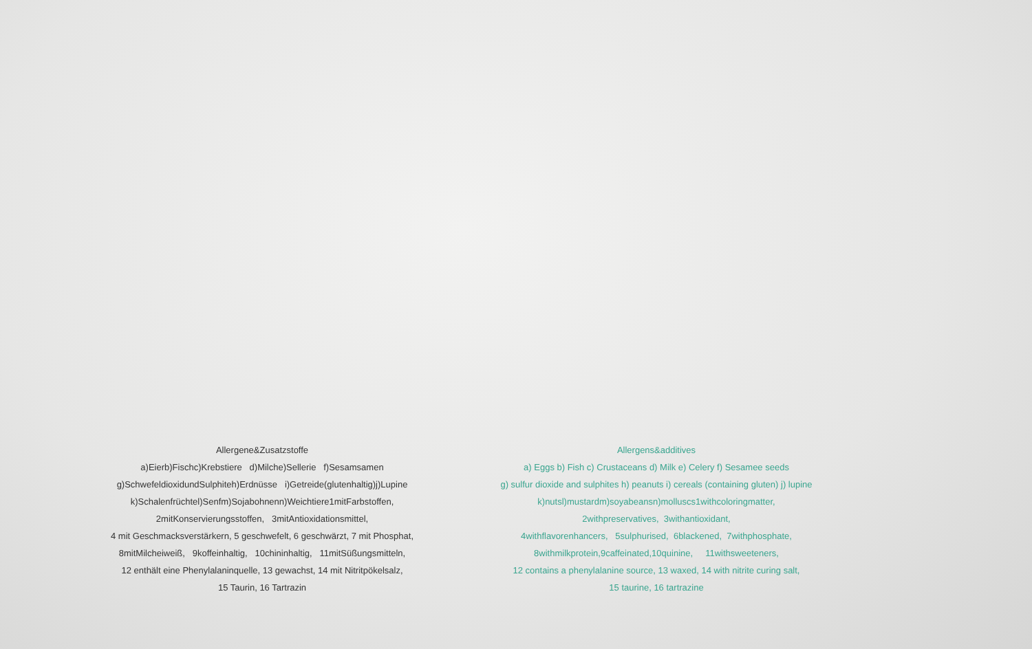Allergene&Zusatzstoffe
a)Eierb)Fischc)Krebstiere d)Milche)Sellerie f)Sesamsamen
g)SchwefeldioxidundSulphiteh)Erdnüsse i)Getreide(glutenhaltig)j)Lupine
k)Schalenfrüchtel)Senfm)Sojabohnenn)Weichtiere1mitFarbstoffen,
2mitKonservierungsstoffen, 3mitAntioxidationsmittel,
4 mit Geschmacksverstärkern, 5 geschwefelt, 6 geschwärzt, 7 mit Phosphat,
8mitMilcheiweiß, 9koffeinhaltig, 10chininhaltig, 11mitSüßungsmitteln,
12 enthält eine Phenylalaninquelle, 13 gewachst, 14 mit Nitritpökelsalz,
15 Taurin, 16 Tartrazin
Allergens&additives
a) Eggs b) Fish c) Crustaceans d) Milk e) Celery f) Sesamee seeds
g) sulfur dioxide and sulphites h) peanuts i) cereals (containing gluten) j) lupine
k)nutsl)mustardm)soyabeansn)molluscs1withcoloringmatter,
2withpreservatives, 3withantioxidant,
4withflavorenhancers, 5sulphurised, 6blackened, 7withphosphate,
8withmilkprotein,9caffeinated,10quinine, 11withsweeteners,
12 contains a phenylalanine source, 13 waxed, 14 with nitrite curing salt,
15 taurine, 16 tartrazine